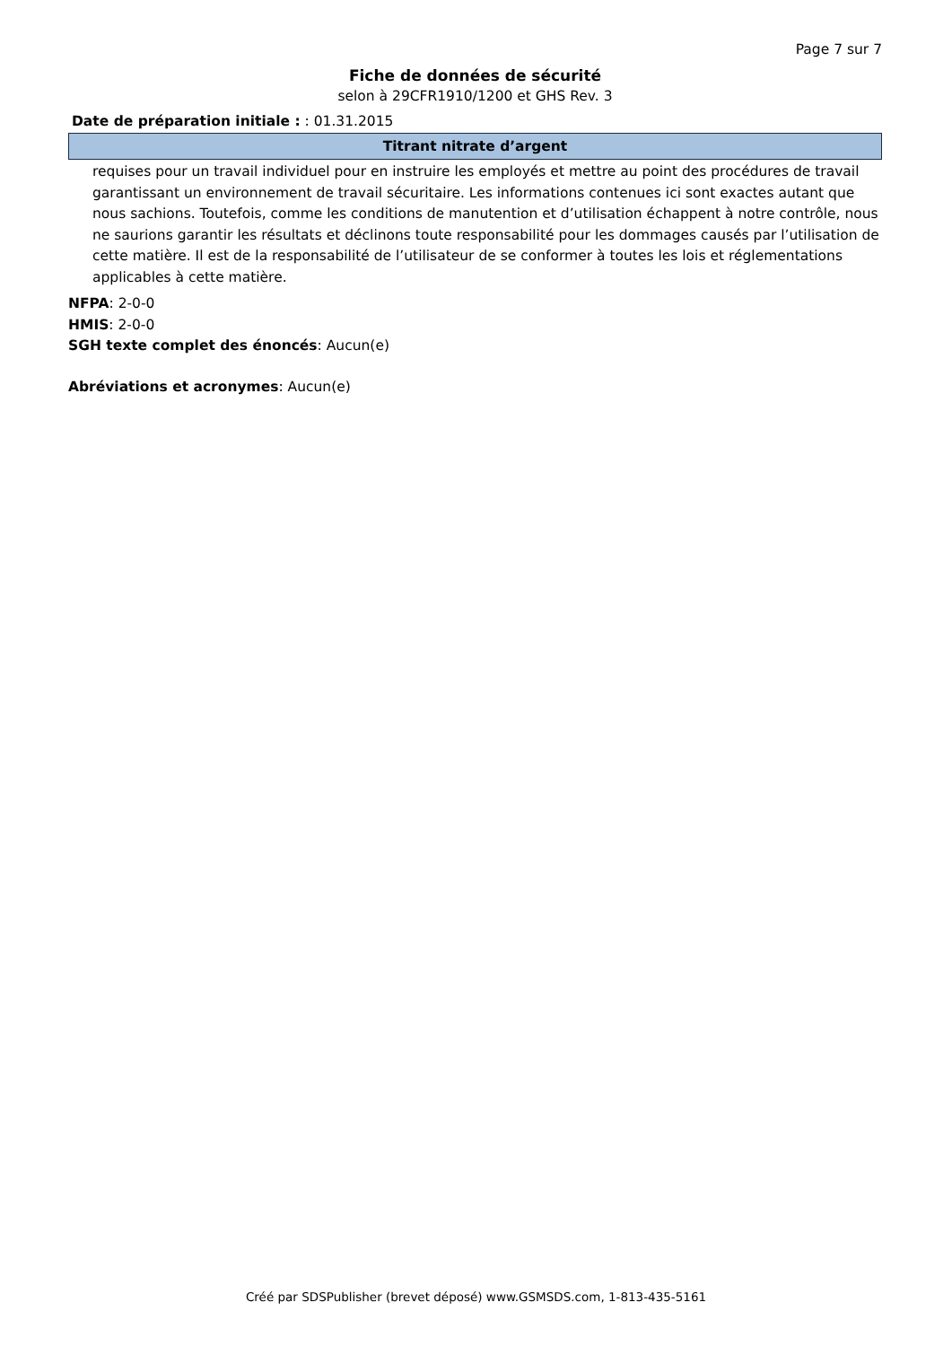Page 7 sur 7
Fiche de données de sécurité
selon à 29CFR1910/1200 et GHS Rev. 3
Date de préparation initiale : : 01.31.2015
Titrant nitrate d’argent
requises pour un travail individuel pour en instruire les employés et mettre au point des procédures de travail garantissant un environnement de travail sécuritaire. Les informations contenues ici sont exactes autant que nous sachions. Toutefois, comme les conditions de manutention et d’utilisation échappent à notre contrôle, nous ne saurions garantir les résultats et déclinons toute responsabilité pour les dommages causés par l’utilisation de cette matière. Il est de la responsabilité de l’utilisateur de se conformer à toutes les lois et réglementations applicables à cette matière.
NFPA: 2-0-0
HMIS: 2-0-0
SGH texte complet des énoncés: Aucun(e)
Abréviations et acronymes: Aucun(e)
Créé par SDSPublisher (brevet déposé) www.GSMSDS.com, 1-813-435-5161